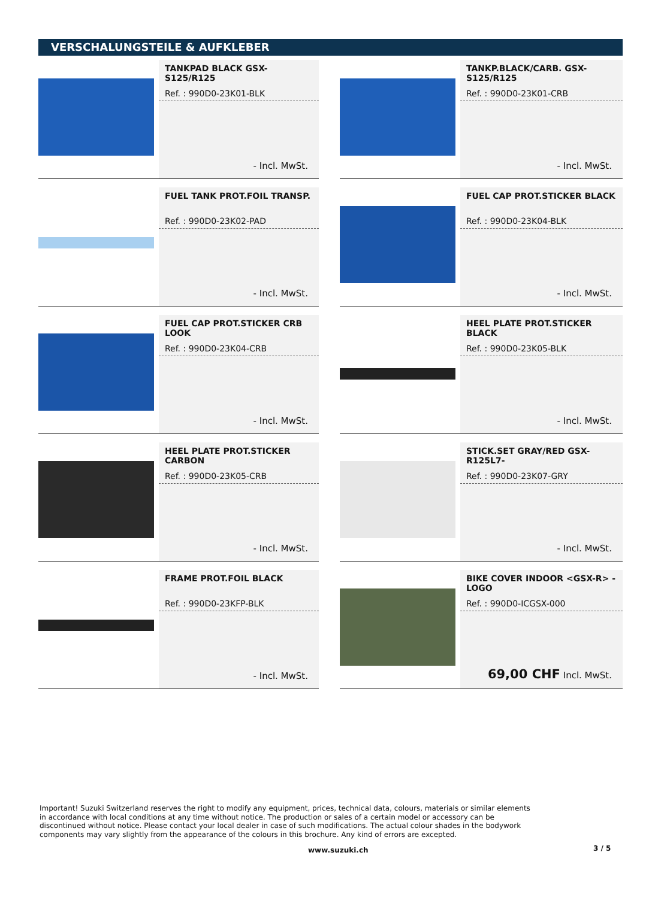VERSCHALUNGSTEILE & AUFKLEBER
TANKPAD BLACK GSX-S125/R125
Ref. : 990D0-23K01-BLK
- Incl. MwSt.
TANKP.BLACK/CARB. GSX-S125/R125
Ref. : 990D0-23K01-CRB
- Incl. MwSt.
FUEL TANK PROT.FOIL TRANSP.
Ref. : 990D0-23K02-PAD
- Incl. MwSt.
FUEL CAP PROT.STICKER BLACK
Ref. : 990D0-23K04-BLK
- Incl. MwSt.
FUEL CAP PROT.STICKER CRB LOOK
Ref. : 990D0-23K04-CRB
- Incl. MwSt.
HEEL PLATE PROT.STICKER BLACK
Ref. : 990D0-23K05-BLK
- Incl. MwSt.
HEEL PLATE PROT.STICKER CARBON
Ref. : 990D0-23K05-CRB
- Incl. MwSt.
STICK.SET GRAY/RED GSX-R125L7-
Ref. : 990D0-23K07-GRY
- Incl. MwSt.
FRAME PROT.FOIL BLACK
Ref. : 990D0-23KFP-BLK
- Incl. MwSt.
BIKE COVER INDOOR <GSX-R> -LOGO
Ref. : 990D0-ICGSX-000
69,00 CHF Incl. MwSt.
Important! Suzuki Switzerland reserves the right to modify any equipment, prices, technical data, colours, materials or similar elements in accordance with local conditions at any time without notice. The production or sales of a certain model or accessory can be discontinued without notice. Please contact your local dealer in case of such modifications. The actual colour shades in the bodywork components may vary slightly from the appearance of the colours in this brochure. Any kind of errors are excepted.
www.suzuki.ch 3 / 5